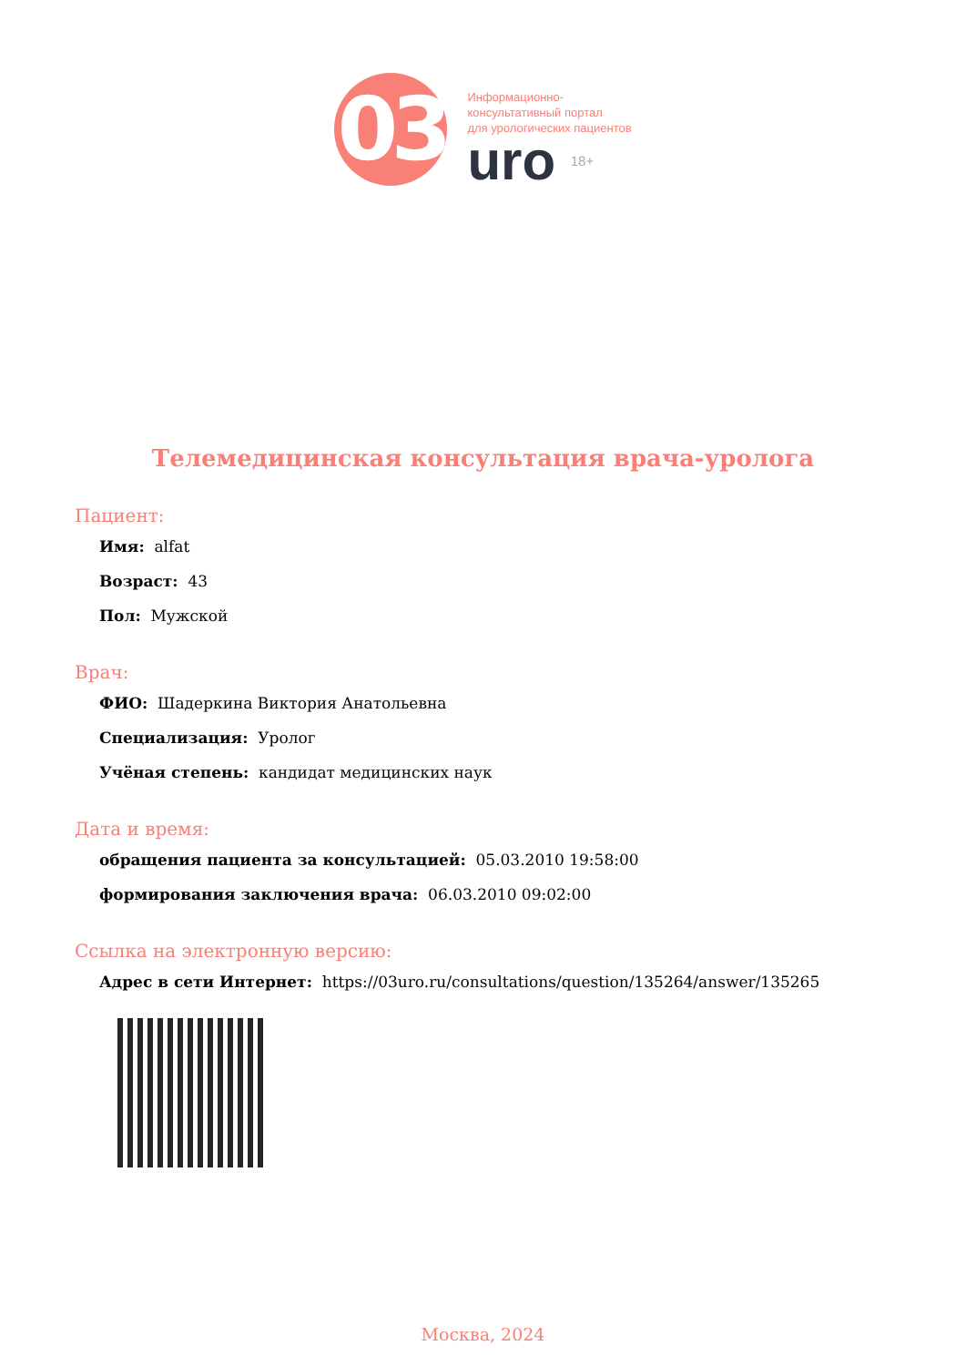03
Информационно-
консультативный портал
для урологических пациентов
uro 18+
Телемедицинская консультация врача-уролога
Пациент:
Имя: alfat
Возраст: 43
Пол: Мужской
Врач:
ФИО: Шадеркина Виктория Анатольевна
Специализация: Уролог
Учёная степень: кандидат медицинских наук
Дата и время:
обращения пациента за консультацией: 05.03.2010 19:58:00
формирования заключения врача: 06.03.2010 09:02:00
Ссылка на электронную версию:
Адрес в сети Интернет: https://03uro.ru/consultations/question/135264/answer/135265
Москва, 2024